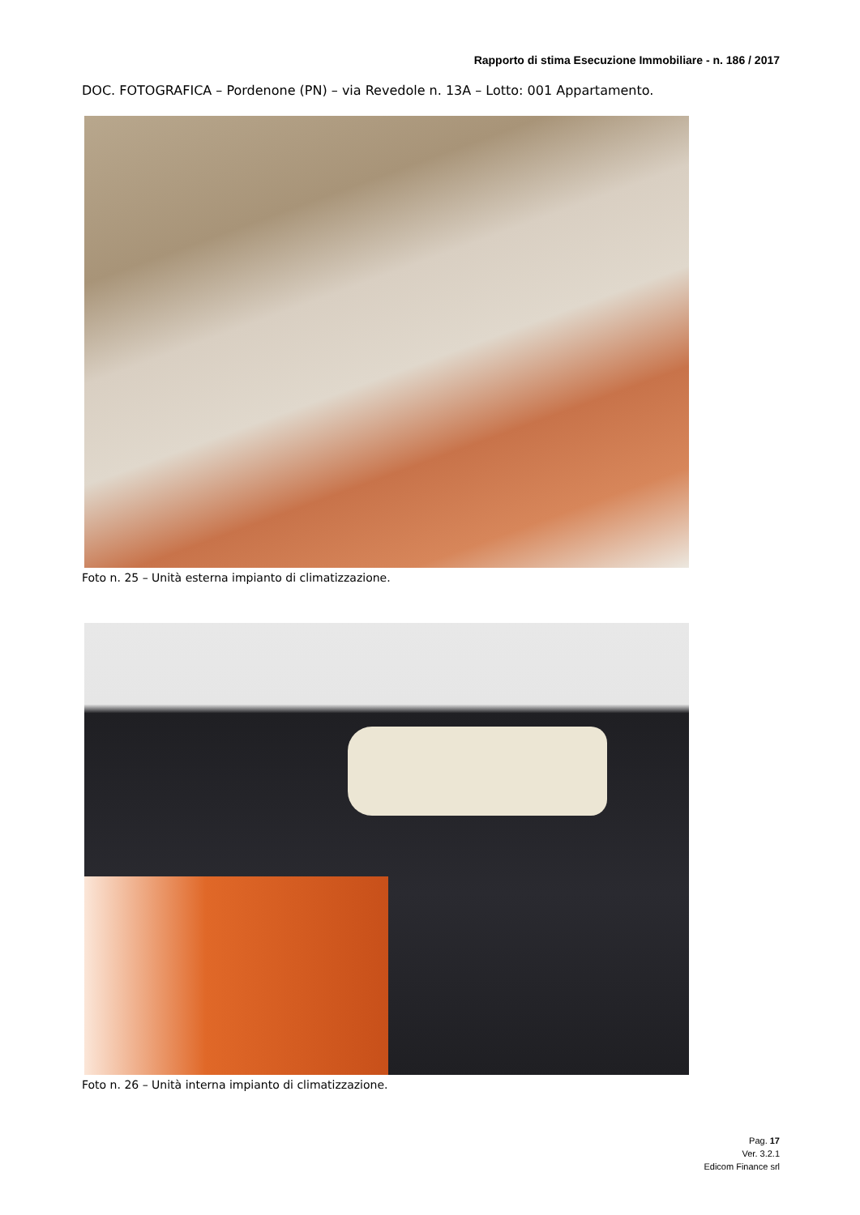Rapporto di stima Esecuzione Immobiliare - n. 186 / 2017
DOC. FOTOGRAFICA – Pordenone (PN) – via Revedole n. 13A – Lotto: 001 Appartamento.
Foto n. 25 – Unità esterna impianto di climatizzazione.
Foto n. 26 – Unità interna impianto di climatizzazione.
Pag. 17
Ver. 3.2.1
Edicom Finance srl